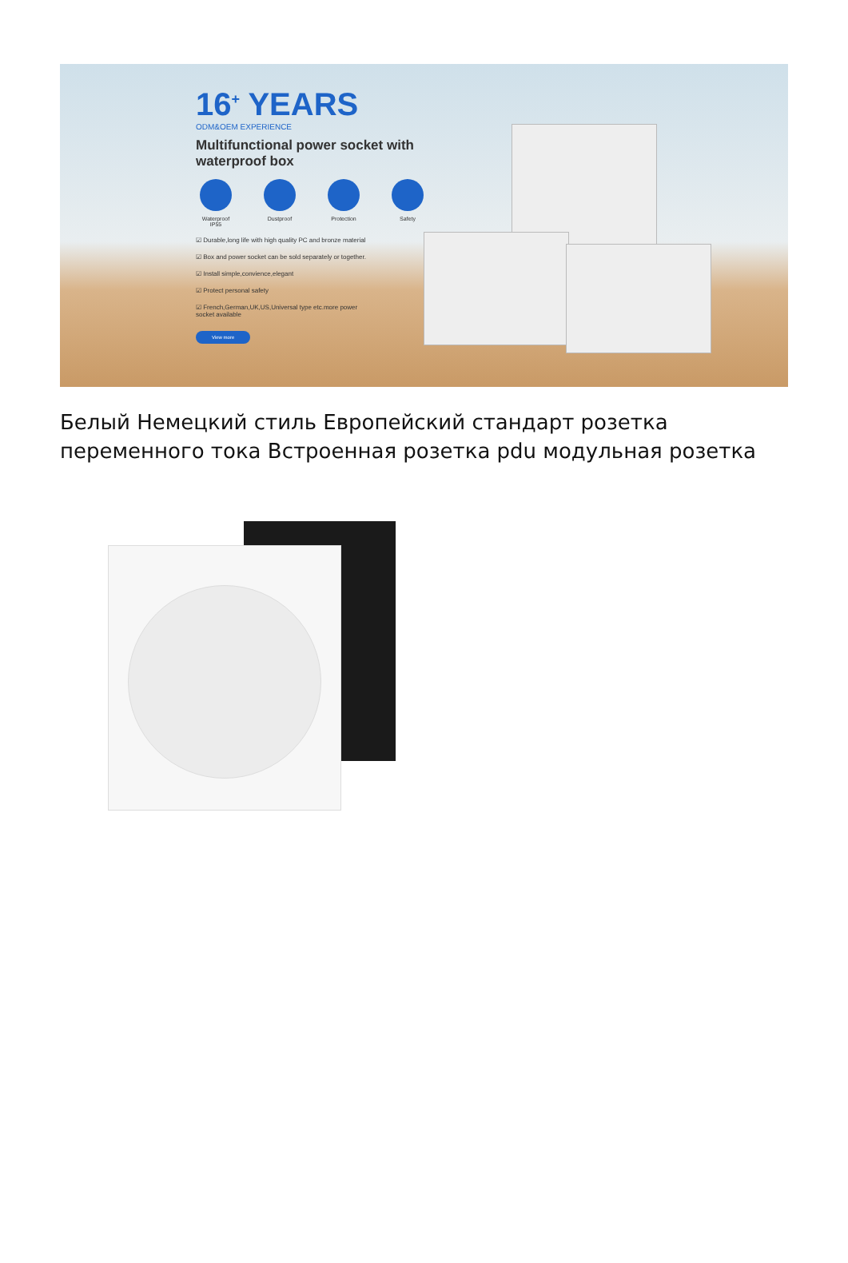16<sup>+</sup> YEARS
ODM&OEM EXPERIENCE
Multifunctional power socket with
waterproof box
Waterproof IP55
Dustproof Protection Safety
☑ Durable,long life with high quality PC and bronze material
☑ Box and power socket can be sold separately or together.
☑ Install simple,convience,elegant
☑ Protect personal safety
☑ French,German,UK,US,Universal type etc.more power
socket available
View more
Белый Немецкий стиль Европейский стандарт розетка переменного тока Встроенная розетка pdu модульная розетка